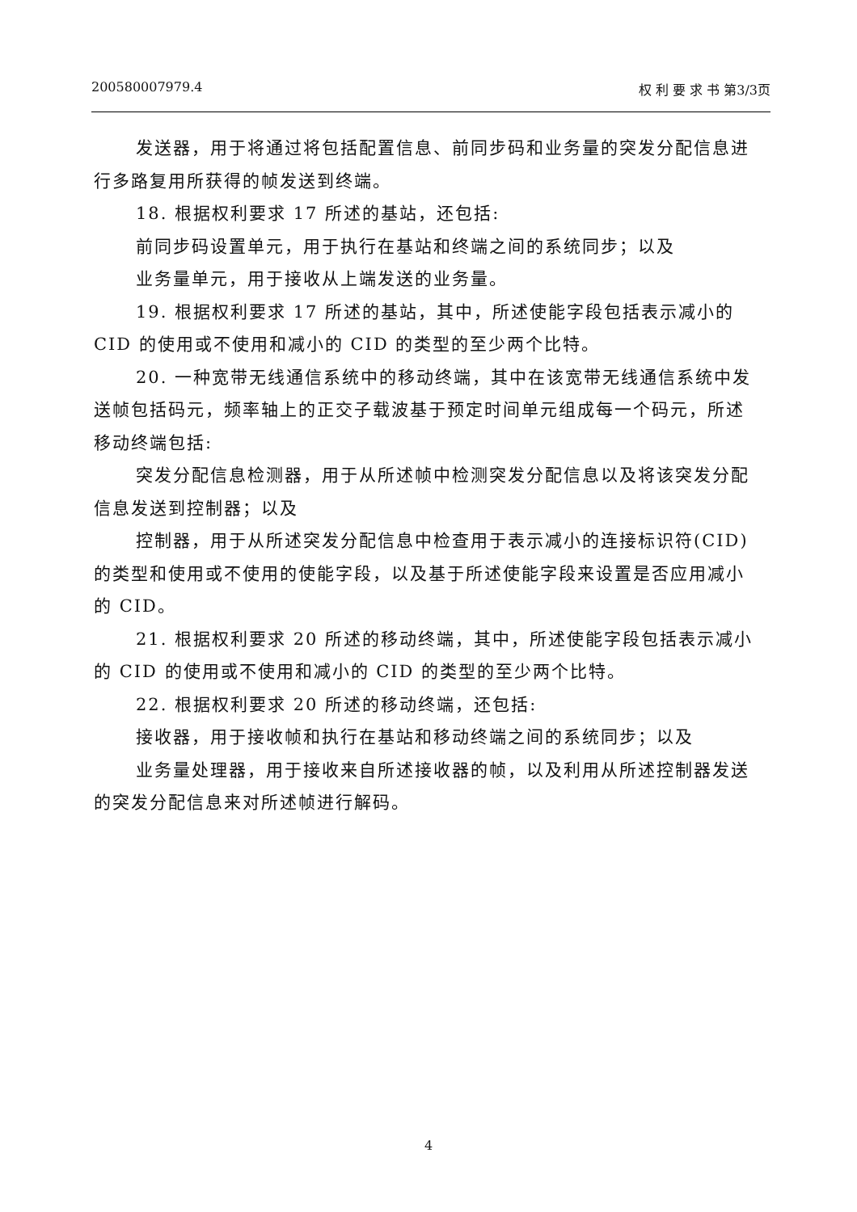200580007979.4 权 利 要 求 书 第3/3页
发送器，用于将通过将包括配置信息、前同步码和业务量的突发分配信息进行多路复用所获得的帧发送到终端。
18. 根据权利要求 17 所述的基站，还包括:
前同步码设置单元，用于执行在基站和终端之间的系统同步；以及
业务量单元，用于接收从上端发送的业务量。
19. 根据权利要求 17 所述的基站，其中，所述使能字段包括表示减小的 CID 的使用或不使用和减小的 CID 的类型的至少两个比特。
20. 一种宽带无线通信系统中的移动终端，其中在该宽带无线通信系统中发送帧包括码元，频率轴上的正交子载波基于预定时间单元组成每一个码元，所述移动终端包括:
突发分配信息检测器，用于从所述帧中检测突发分配信息以及将该突发分配信息发送到控制器；以及
控制器，用于从所述突发分配信息中检查用于表示减小的连接标识符(CID)的类型和使用或不使用的使能字段，以及基于所述使能字段来设置是否应用减小的 CID。
21. 根据权利要求 20 所述的移动终端，其中，所述使能字段包括表示减小的 CID 的使用或不使用和减小的 CID 的类型的至少两个比特。
22. 根据权利要求 20 所述的移动终端，还包括:
接收器，用于接收帧和执行在基站和移动终端之间的系统同步；以及
业务量处理器，用于接收来自所述接收器的帧，以及利用从所述控制器发送的突发分配信息来对所述帧进行解码。
4